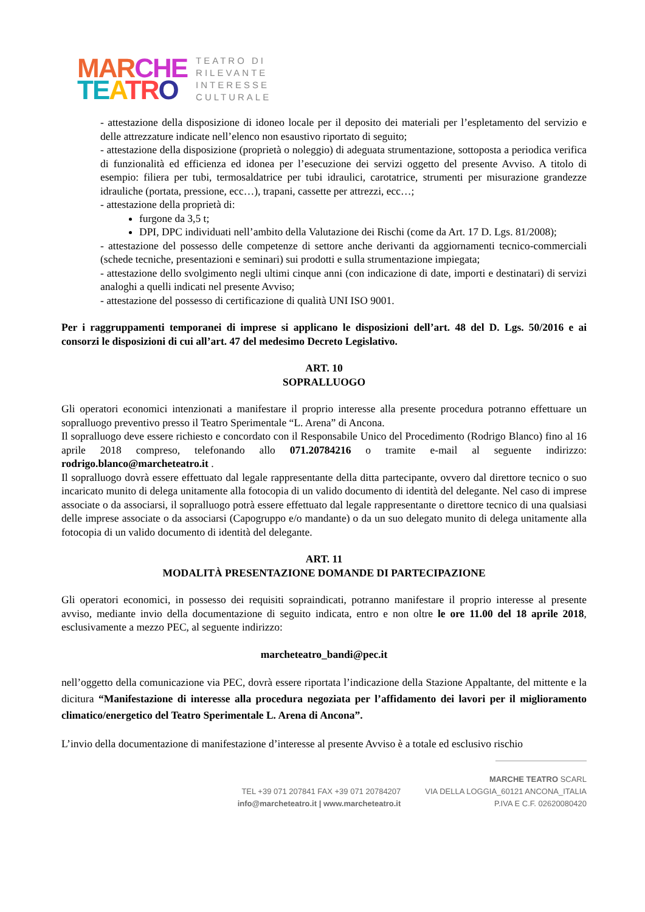MAR CHE
TE ATR O
TEATRO DI
RILEVANTE
INTERESSE
CULTURALE
- attestazione della disposizione di idoneo locale per il deposito dei materiali per l’espletamento del servizio e delle attrezzature indicate nell’elenco non esaustivo riportato di seguito;
- attestazione della disposizione (proprietà o noleggio) di adeguata strumentazione, sottoposta a periodica verifica di funzionalità ed efficienza ed idonea per l’esecuzione dei servizi oggetto del presente Avviso. A titolo di esempio: filiera per tubi, termosaldatrice per tubi idraulici, carotatrice, strumenti per misurazione grandezze idrauliche (portata, pressione, ecc…), trapani, cassette per attrezzi, ecc…;
- attestazione della proprietà di:
furgone da 3,5 t;
DPI, DPC individuati nell’ambito della Valutazione dei Rischi (come da Art. 17 D. Lgs. 81/2008);
- attestazione del possesso delle competenze di settore anche derivanti da aggiornamenti tecnico-commerciali (schede tecniche, presentazioni e seminari) sui prodotti e sulla strumentazione impiegata;
- attestazione dello svolgimento negli ultimi cinque anni (con indicazione di date, importi e destinatari) di servizi analoghi a quelli indicati nel presente Avviso;
- attestazione del possesso di certificazione di qualità UNI ISO 9001.
Per i raggruppamenti temporanei di imprese si applicano le disposizioni dell’art. 48 del D. Lgs. 50/2016 e ai consorzi le disposizioni di cui all’art. 47 del medesimo Decreto Legislativo.
ART. 10
SOPRALLUOGO
Gli operatori economici intenzionati a manifestare il proprio interesse alla presente procedura potranno effettuare un sopralluogo preventivo presso il Teatro Sperimentale “L. Arena” di Ancona.
Il sopralluogo deve essere richiesto e concordato con il Responsabile Unico del Procedimento (Rodrigo Blanco) fino al 16 aprile 2018 compreso, telefonando allo 071.20784216 o tramite e-mail al seguente indirizzo: rodrigo.blanco@marcheteatro.it .
Il sopralluogo dovrà essere effettuato dal legale rappresentante della ditta partecipante, ovvero dal direttore tecnico o suo incaricato munito di delega unitamente alla fotocopia di un valido documento di identità del delegante. Nel caso di imprese associate o da associarsi, il sopralluogo potrà essere effettuato dal legale rappresentante o direttore tecnico di una qualsiasi delle imprese associate o da associarsi (Capogruppo e/o mandante) o da un suo delegato munito di delega unitamente alla fotocopia di un valido documento di identità del delegante.
ART. 11
MODALITÀ PRESENTAZIONE DOMANDE DI PARTECIPAZIONE
Gli operatori economici, in possesso dei requisiti sopraindicati, potranno manifestare il proprio interesse al presente avviso, mediante invio della documentazione di seguito indicata, entro e non oltre le ore 11.00 del 18 aprile 2018, esclusivamente a mezzo PEC, al seguente indirizzo:
marcheteatro_bandi@pec.it
nell’oggetto della comunicazione via PEC, dovrà essere riportata l’indicazione della Stazione Appaltante, del mittente e la dicitura “Manifestazione di interesse alla procedura negoziata per l’affidamento dei lavori per il miglioramento climatico/energetico del Teatro Sperimentale L. Arena di Ancona”.
L’invio della documentazione di manifestazione d’interesse al presente Avviso è a totale ed esclusivo rischio
TEL +39 071 207841 FAX +39 071 20784207
info@marcheteatro.it | www.marcheteatro.it
MARCHE TEATRO SCARL
VIA DELLA LOGGIA_60121 ANCONA_ITALIA
P.IVA E C.F. 02620080420